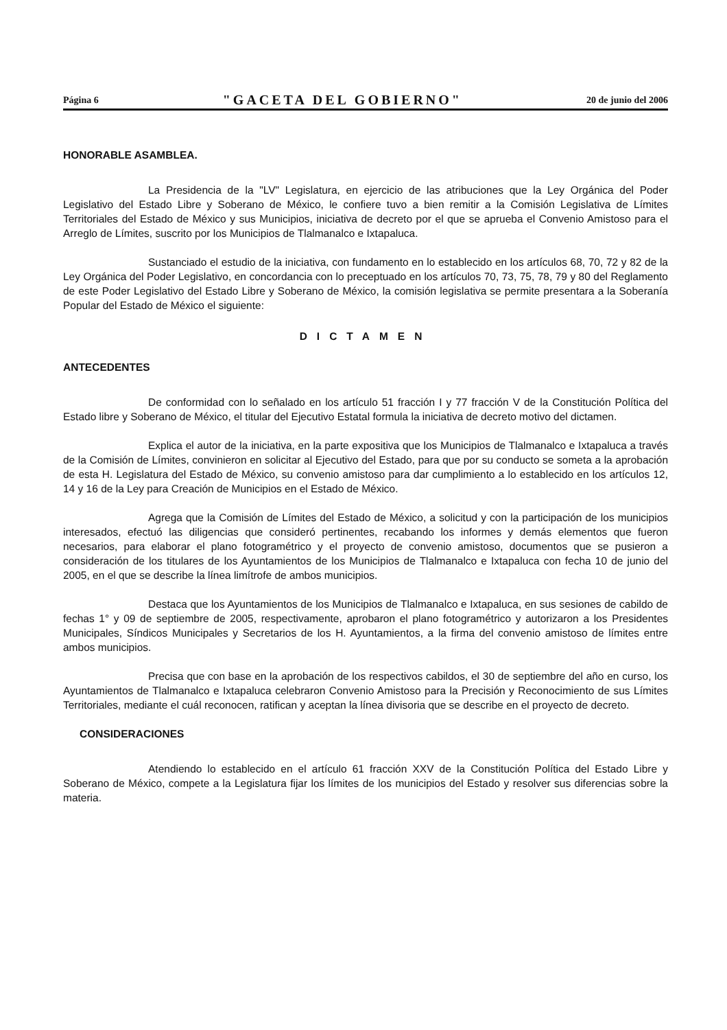Página 6 "GACETA DEL GOBIERNO" 20 de junio del 2006
HONORABLE ASAMBLEA.
La Presidencia de la "LV" Legislatura, en ejercicio de las atribuciones que la Ley Orgánica del Poder Legislativo del Estado Libre y Soberano de México, le confiere tuvo a bien remitir a la Comisión Legislativa de Límites Territoriales del Estado de México y sus Municipios, iniciativa de decreto por el que se aprueba el Convenio Amistoso para el Arreglo de Límites, suscrito por los Municipios de Tlalmanalco e Ixtapaluca.
Sustanciado el estudio de la iniciativa, con fundamento en lo establecido en los artículos 68, 70, 72 y 82 de la Ley Orgánica del Poder Legislativo, en concordancia con lo preceptuado en los artículos 70, 73, 75, 78, 79 y 80 del Reglamento de este Poder Legislativo del Estado Libre y Soberano de México, la comisión legislativa se permite presentara a la Soberanía Popular del Estado de México el siguiente:
DICTAMEN
ANTECEDENTES
De conformidad con lo señalado en los artículo 51 fracción I y 77 fracción V de la Constitución Política del Estado libre y Soberano de México, el titular del Ejecutivo Estatal formula la iniciativa de decreto motivo del dictamen.
Explica el autor de la iniciativa, en la parte expositiva que los Municipios de Tlalmanalco e Ixtapaluca a través de la Comisión de Límites, convinieron en solicitar al Ejecutivo del Estado, para que por su conducto se someta a la aprobación de esta H. Legislatura del Estado de México, su convenio amistoso para dar cumplimiento a lo establecido en los artículos 12, 14 y 16 de la Ley para Creación de Municipios en el Estado de México.
Agrega que la Comisión de Límites del Estado de México, a solicitud y con la participación de los municipios interesados, efectuó las diligencias que consideró pertinentes, recabando los informes y demás elementos que fueron necesarios, para elaborar el plano fotogramétrico y el proyecto de convenio amistoso, documentos que se pusieron a consideración de los titulares de los Ayuntamientos de los Municipios de Tlalmanalco e Ixtapaluca con fecha 10 de junio del 2005, en el que se describe la línea limítrofe de ambos municipios.
Destaca que los Ayuntamientos de los Municipios de Tlalmanalco e Ixtapaluca, en sus sesiones de cabildo de fechas 1° y 09 de septiembre de 2005, respectivamente, aprobaron el plano fotogramétrico y autorizaron a los Presidentes Municipales, Síndicos Municipales y Secretarios de los H. Ayuntamientos, a la firma del convenio amistoso de límites entre ambos municipios.
Precisa que con base en la aprobación de los respectivos cabildos, el 30 de septiembre del año en curso, los Ayuntamientos de Tlalmanalco e Ixtapaluca celebraron Convenio Amistoso para la Precisión y Reconocimiento de sus Límites Territoriales, mediante el cuál reconocen, ratifican y aceptan la línea divisoria que se describe en el proyecto de decreto.
CONSIDERACIONES
Atendiendo lo establecido en el artículo 61 fracción XXV de la Constitución Política del Estado Libre y Soberano de México, compete a la Legislatura fijar los límites de los municipios del Estado y resolver sus diferencias sobre la materia.